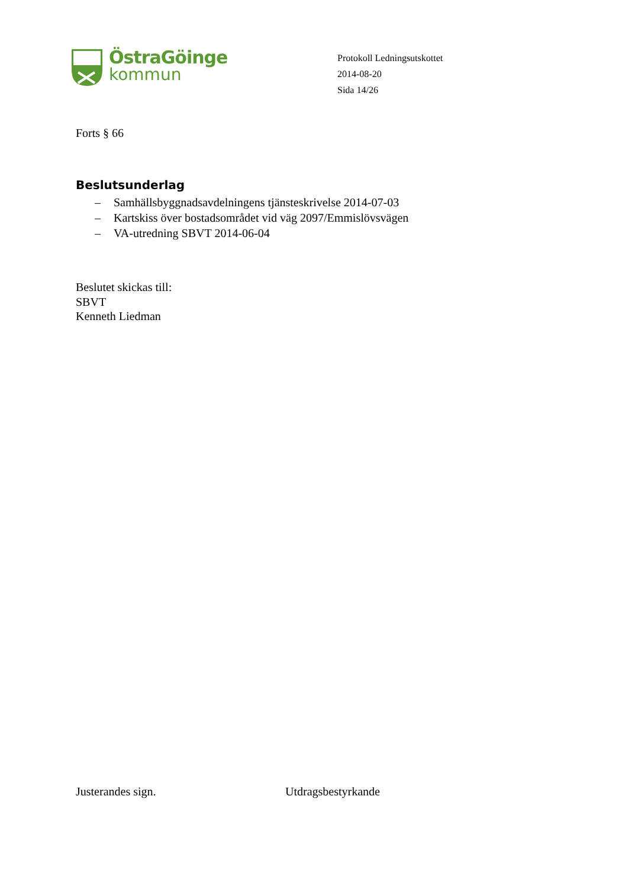ÖstraGöinge
kommun
Protokoll Ledningsutskottet
2014-08-20
Sida 14/26
Forts § 66
Beslutsunderlag
– Samhällsbyggnadsavdelningens tjänsteskrivelse 2014-07-03
– Kartskiss över bostadsområdet vid väg 2097/Emmislövsvägen
– VA-utredning SBVT 2014-06-04
Beslutet skickas till:
SBVT
Kenneth Liedman
Justerandes sign. Utdragsbestyrkande